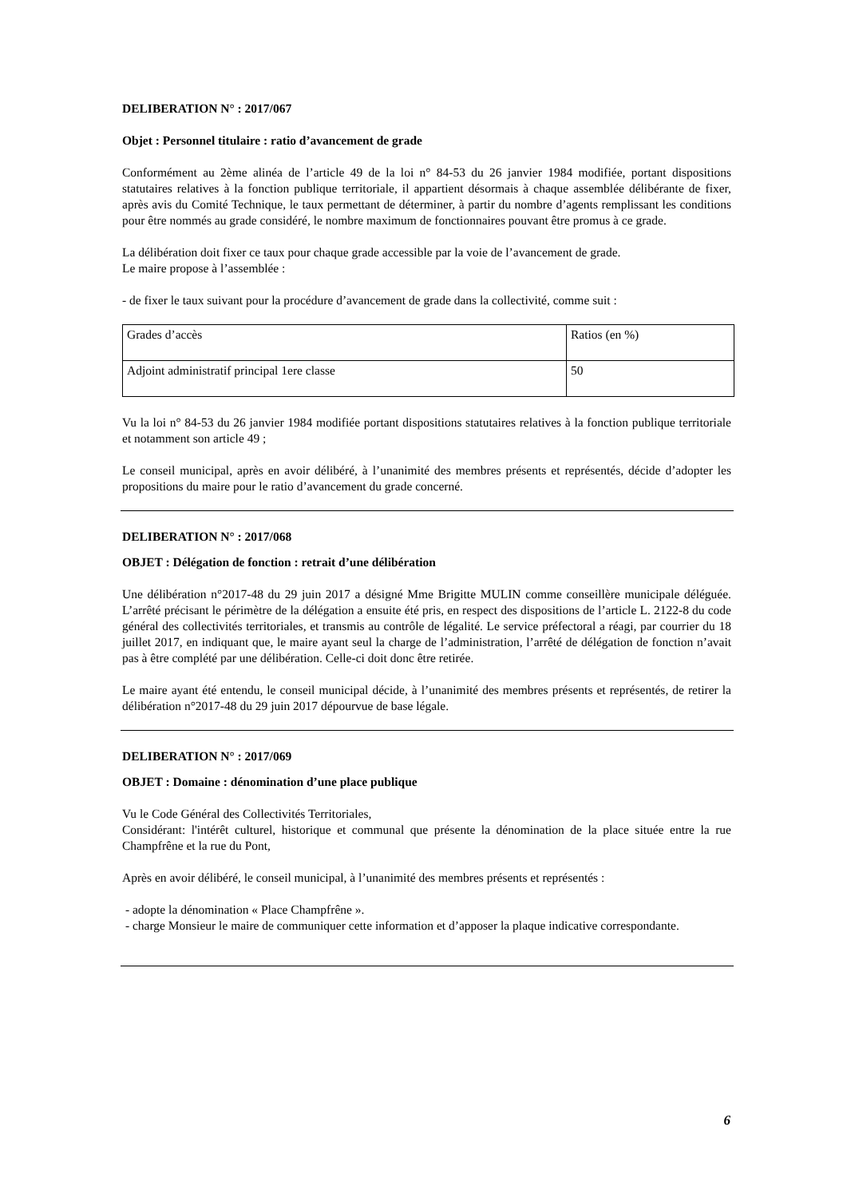DELIBERATION N° : 2017/067
Objet : Personnel titulaire : ratio d’avancement de grade
Conformément au 2ème alinéa de l’article 49 de la loi n° 84-53 du 26 janvier 1984 modifiée, portant dispositions statutaires relatives à la fonction publique territoriale, il appartient désormais à chaque assemblée délibérante de fixer, après avis du Comité Technique, le taux permettant de déterminer, à partir du nombre d’agents remplissant les conditions pour être nommés au grade considéré, le nombre maximum de fonctionnaires pouvant être promus à ce grade.
La délibération doit fixer ce taux pour chaque grade accessible par la voie de l’avancement de grade.
Le maire propose à l’assemblée :
- de fixer le taux suivant pour la procédure d’avancement de grade dans la collectivité, comme suit :
| Grades d’accès | Ratios (en %) |
| Adjoint administratif principal 1ere classe | 50 |
Vu la loi n° 84-53 du 26 janvier 1984 modifiée portant dispositions statutaires relatives à la fonction publique territoriale et notamment son article 49 ;
Le conseil municipal, après en avoir délibéré, à l’unanimité des membres présents et représentés, décide d’adopter les propositions du maire pour le ratio d’avancement du grade concerné.
DELIBERATION N° : 2017/068
OBJET : Délégation de fonction : retrait d’une délibération
Une délibération n°2017-48 du 29 juin 2017 a désigné Mme Brigitte MULIN comme conseillère municipale déléguée. L’arrêté précisant le périmètre de la délégation a ensuite été pris, en respect des dispositions de l’article L. 2122-8 du code général des collectivités territoriales, et transmis au contrôle de légalité. Le service préfectoral a réagi, par courrier du 18 juillet 2017, en indiquant que, le maire ayant seul la charge de l’administration, l’arrêté de délégation de fonction n’avait pas à être complété par une délibération. Celle-ci doit donc être retirée.
Le maire ayant été entendu, le conseil municipal décide, à l’unanimité des membres présents et représentés, de retirer la délibération n°2017-48 du 29 juin 2017 dépourvue de base légale.
DELIBERATION N° : 2017/069
OBJET : Domaine : dénomination d’une place publique
Vu le Code Général des Collectivités Territoriales,
Considérant: l'intérêt culturel, historique et communal que présente la dénomination de la place située entre la rue Champfrêne et la rue du Pont,
Après en avoir délibéré, le conseil municipal, à l’unanimité des membres présents et représentés :
- adopte la dénomination « Place Champfrêne ».
- charge Monsieur le maire de communiquer cette information et d’apposer la plaque indicative correspondante.
6